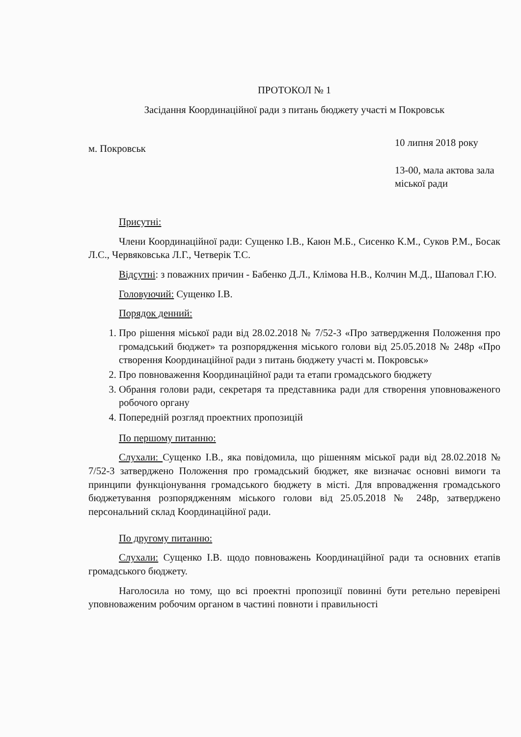ПРОТОКОЛ № 1
Засідання Координаційної ради з питань бюджету участі м Покровськ
м. Покровськ
10 липня 2018 року
13-00, мала актова зала міської ради
Присутні:
Члени Координаційної ради: Сущенко І.В., Каюн М.Б., Сисенко К.М., Суков Р.М., Босак Л.С., Червяковська Л.Г., Четверік Т.С.
Відсутні: з поважних причин - Бабенко Д.Л., Клімова Н.В., Колчин М.Д., Шаповал Г.Ю.
Головуючий: Сущенко І.В.
Порядок денний:
1. Про рішення міської ради від 28.02.2018 № 7/52-3 «Про затвердження Положення про громадський бюджет» та розпорядження міського голови від 25.05.2018 № 248р «Про створення Координаційної ради з питань бюджету участі м. Покровськ»
2. Про повноваження Координаційної ради та етапи громадського бюджету
3. Обрання голови ради, секретаря та представника ради для створення уповноваженого робочого органу
4. Попередній розгляд проектних пропозицій
По першому питанню:
Слухали: Сущенко І.В., яка повідомила, що рішенням міської ради від 28.02.2018 № 7/52-3 затверджено Положення про громадський бюджет, яке визначає основні вимоги та принципи функціонування громадського бюджету в місті. Для впровадження громадського бюджетування розпорядженням міського голови від 25.05.2018 № 248р, затверджено персональний склад Координаційної ради.
По другому питанню:
Слухали: Сущенко І.В. щодо повноважень Координаційної ради та основних етапів громадського бюджету.
Наголосила но тому, що всі проектні пропозиції повинні бути ретельно перевірені уповноваженим робочим органом в частині повноти і правильності